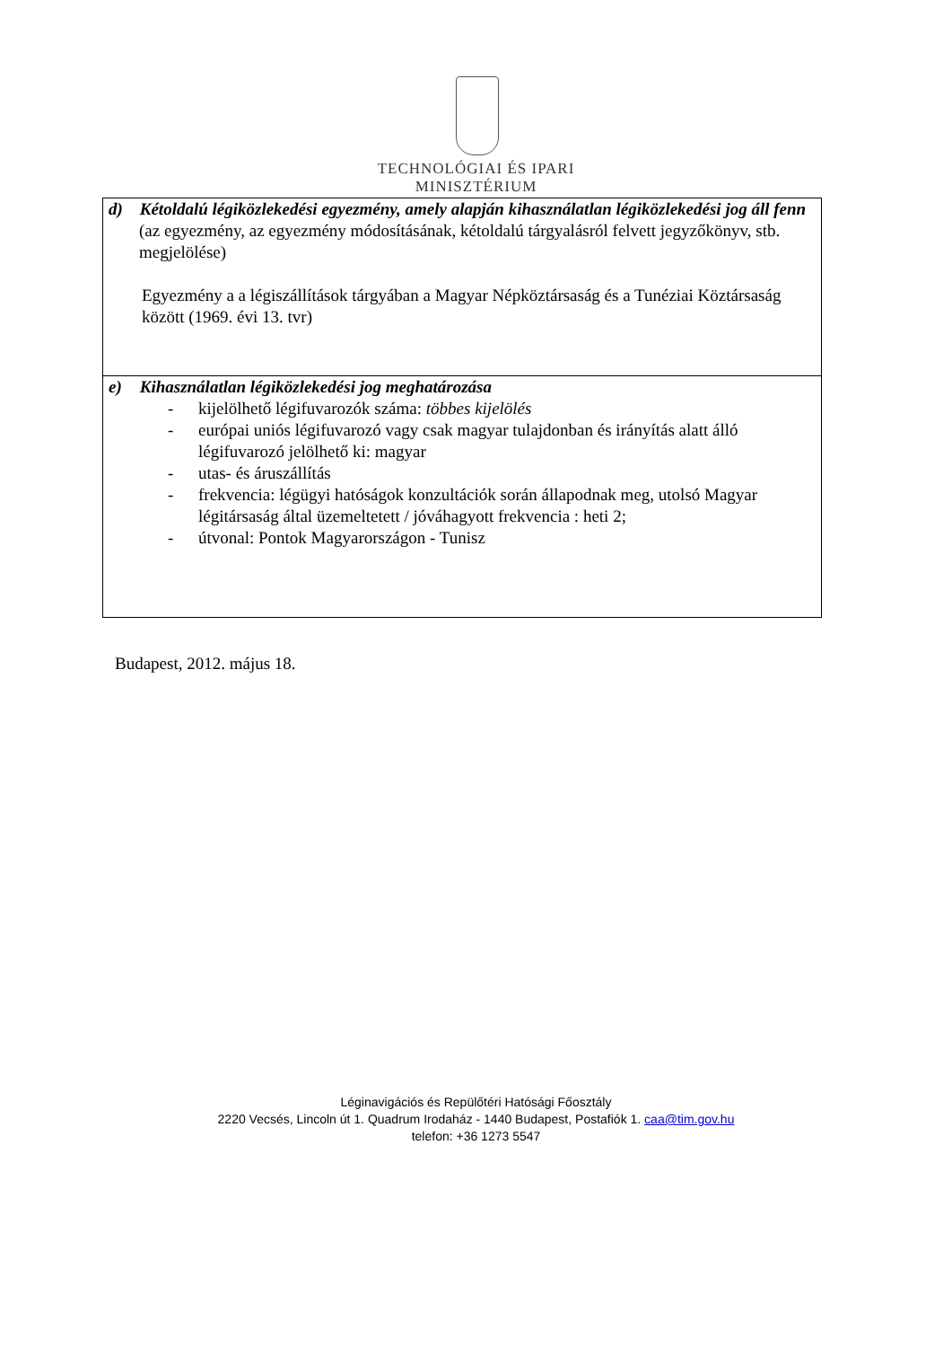TECHNOLÓGIAI ÉS IPARI
MINISZTÉRIUM
| d) Kétoldalú légiközlekedési egyezmény, amely alapján kihasználatlan légiközlekedési jog áll fenn (az egyezmény, az egyezmény módosításának, kétoldalú tárgyalásról felvett jegyzőkönyv, stb. megjelölése) Egyezmény a a légiszállítások tárgyában a Magyar Népköztársaság és a Tunéziai Köztársaság között (1969. évi 13. tvr) |
| e) Kihasználatlan légiközlekedési jog meghatározása - kijelölhető légifuvarozók száma: többes kijelölés - európai uniós légifuvarozó vagy csak magyar tulajdonban és irányítás alatt álló légifuvarozó jelölhető ki: magyar - utas- és áruszállítás - frekvencia: légügyi hatóságok konzultációk során állapodnak meg, utolsó Magyar légitársaság által üzemeltetett / jóváhagyott frekvencia : heti 2; - útvonal: Pontok Magyarországon - Tunisz |
Budapest, 2012. május 18.
Léginavigációs és Repülőtéri Hatósági Főosztály
2220 Vecsés, Lincoln út 1. Quadrum Irodaház - 1440 Budapest, Postafiók 1. caa@tim.gov.hu
telefon: +36 1273 5547